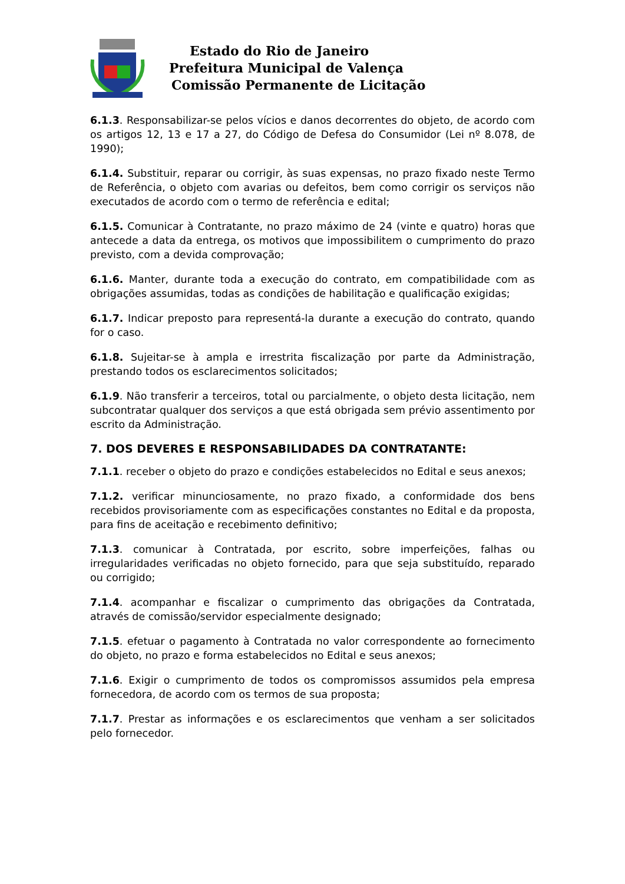Estado do Rio de Janeiro
Prefeitura Municipal de Valença
Comissão Permanente de Licitação
6.1.3. Responsabilizar-se pelos vícios e danos decorrentes do objeto, de acordo com os artigos 12, 13 e 17 a 27, do Código de Defesa do Consumidor (Lei nº 8.078, de 1990);
6.1.4. Substituir, reparar ou corrigir, às suas expensas, no prazo fixado neste Termo de Referência, o objeto com avarias ou defeitos, bem como corrigir os serviços não executados de acordo com o termo de referência e edital;
6.1.5. Comunicar à Contratante, no prazo máximo de 24 (vinte e quatro) horas que antecede a data da entrega, os motivos que impossibilitem o cumprimento do prazo previsto, com a devida comprovação;
6.1.6. Manter, durante toda a execução do contrato, em compatibilidade com as obrigações assumidas, todas as condições de habilitação e qualificação exigidas;
6.1.7. Indicar preposto para representá-la durante a execução do contrato, quando for o caso.
6.1.8. Sujeitar-se à ampla e irrestrita fiscalização por parte da Administração, prestando todos os esclarecimentos solicitados;
6.1.9. Não transferir a terceiros, total ou parcialmente, o objeto desta licitação, nem subcontratar qualquer dos serviços a que está obrigada sem prévio assentimento por escrito da Administração.
7. DOS DEVERES E RESPONSABILIDADES DA CONTRATANTE:
7.1.1. receber o objeto do prazo e condições estabelecidos no Edital e seus anexos;
7.1.2. verificar minunciosamente, no prazo fixado, a conformidade dos bens recebidos provisoriamente com as especificações constantes no Edital e da proposta, para fins de aceitação e recebimento definitivo;
7.1.3. comunicar à Contratada, por escrito, sobre imperfeições, falhas ou irregularidades verificadas no objeto fornecido, para que seja substituído, reparado ou corrigido;
7.1.4. acompanhar e fiscalizar o cumprimento das obrigações da Contratada, através de comissão/servidor especialmente designado;
7.1.5. efetuar o pagamento à Contratada no valor correspondente ao fornecimento do objeto, no prazo e forma estabelecidos no Edital e seus anexos;
7.1.6. Exigir o cumprimento de todos os compromissos assumidos pela empresa fornecedora, de acordo com os termos de sua proposta;
7.1.7. Prestar as informações e os esclarecimentos que venham a ser solicitados pelo fornecedor.